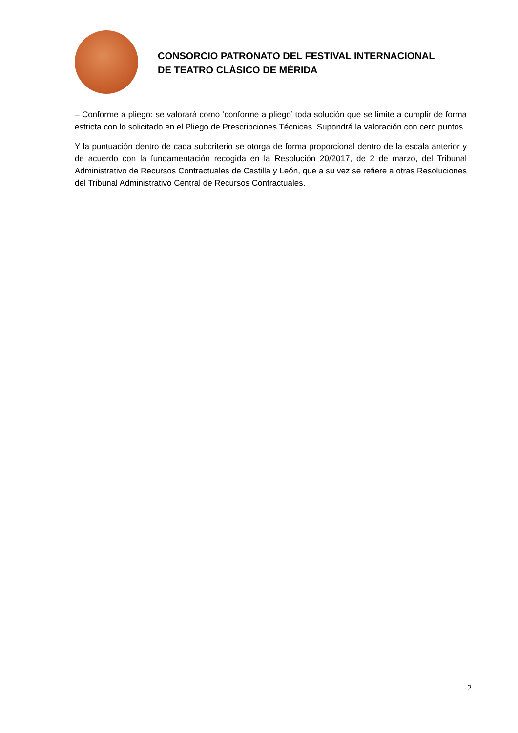CONSORCIO PATRONATO DEL FESTIVAL INTERNACIONAL
DE TEATRO CLÁSICO DE MÉRIDA
– Conforme a pliego: se valorará como ‘conforme a pliego’ toda solución que se limite a cumplir de forma estricta con lo solicitado en el Pliego de Prescripciones Técnicas. Supondrá la valoración con cero puntos.
Y la puntuación dentro de cada subcriterio se otorga de forma proporcional dentro de la escala anterior y de acuerdo con la fundamentación recogida en la Resolución 20/2017, de 2 de marzo, del Tribunal Administrativo de Recursos Contractuales de Castilla y León, que a su vez se refiere a otras Resoluciones del Tribunal Administrativo Central de Recursos Contractuales.
2